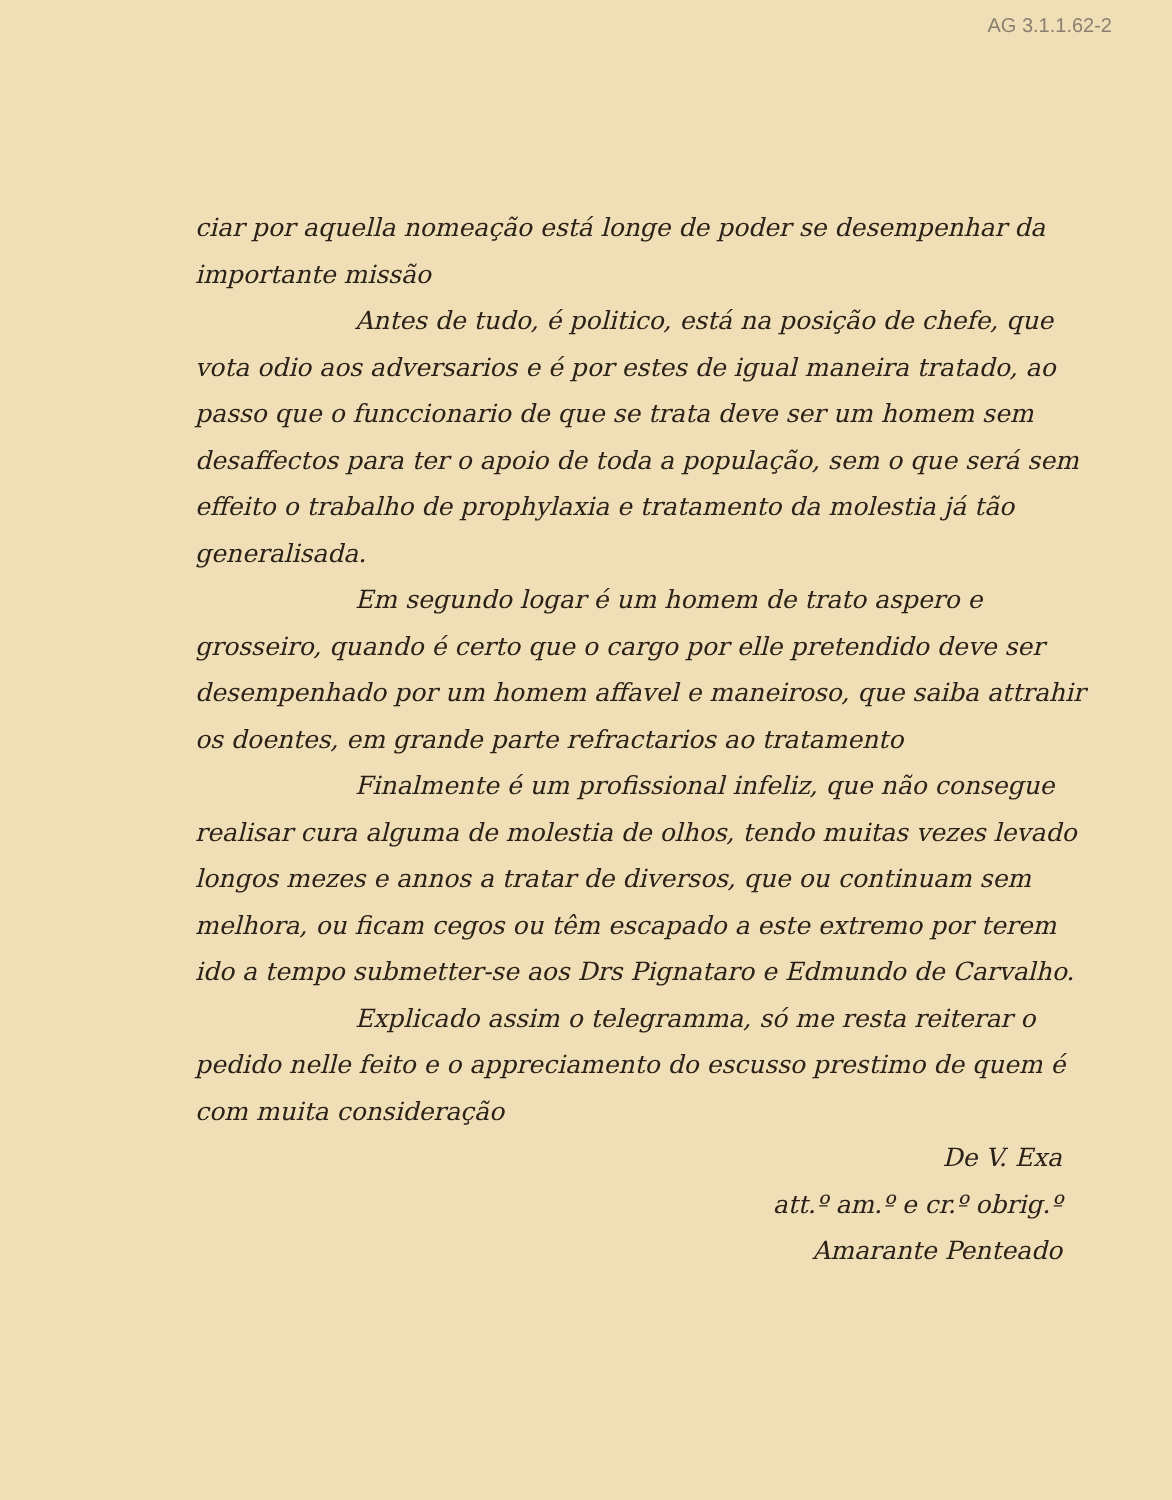AG 3.1.1.62-2
ciar por aquella nomeação está longe de poder se desempenhar da importante missão
Antes de tudo, é politico, está na posição de chefe, que vota odio aos adversarios e é por estes de igual maneira tratado, ao passo que o funccionario de que se trata deve ser um homem sem desaffectos para ter o apoio de toda a população, sem o que será sem effeito o trabalho de prophylaxia e tratamento da molestia já tão generalisada.
Em segundo logar é um homem de trato aspero e grosseiro, quando é certo que o cargo por elle pretendido deve ser desempenhado por um homem affavel e maneiroso, que saiba attrahir os doentes, em grande parte refractarios ao tratamento
Finalmente é um profissional infeliz, que não consegue realisar cura alguma de molestia de olhos, tendo muitas vezes levado longos mezes e annos a tratar de diversos, que ou continuam sem melhora, ou ficam cegos ou têm escapado a este extremo por terem ido a tempo submetter-se aos Drs Pignataro e Edmundo de Carvalho.
Explicado assim o telegramma, só me resta reiterar o pedido nelle feito e o appreciamento do escusso prestimo de quem é com muita consideração
De V. Exa
att.º am.º e cr.º obrig.º
Amarante Penteado